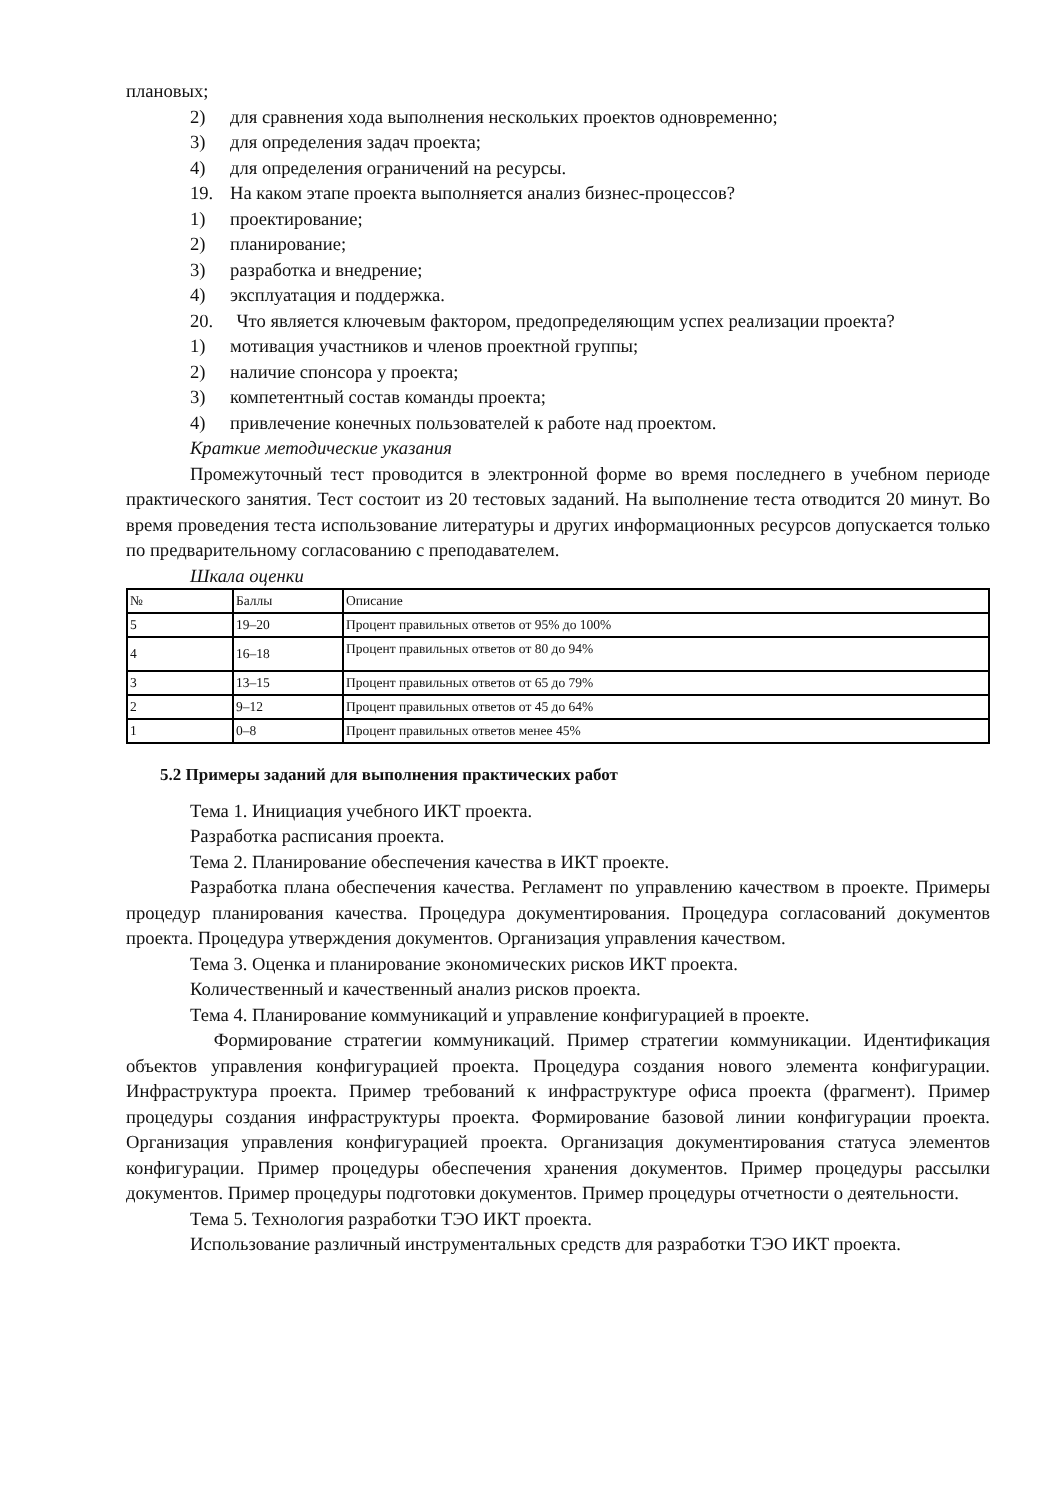плановых;
2) для сравнения хода выполнения нескольких проектов одновременно;
3) для определения задач проекта;
4) для определения ограничений на ресурсы.
19. На каком этапе проекта выполняется анализ бизнес-процессов?
1) проектирование;
2) планирование;
3) разработка и внедрение;
4) эксплуатация и поддержка.
20. Что является ключевым фактором, предопределяющим успех реализации проекта?
1) мотивация участников и членов проектной группы;
2) наличие спонсора у проекта;
3) компетентный состав команды проекта;
4) привлечение конечных пользователей к работе над проектом.
Краткие методические указания
Промежуточный тест проводится в электронной форме во время последнего в учебном периоде практического занятия. Тест состоит из 20 тестовых заданий. На выполнение теста отводится 20 минут. Во время проведения теста использование литературы и других информационных ресурсов допускается только по предварительному согласованию с преподавателем.
Шкала оценки
| № | Баллы | Описание |
| 5 | 19–20 | Процент правильных ответов от 95% до 100% |
| 4 | 16–18 | Процент правильных ответов от 80 до 94% |
| 3 | 13–15 | Процент правильных ответов от 65 до 79% |
| 2 | 9–12 | Процент правильных ответов от 45 до 64% |
| 1 | 0–8 | Процент правильных ответов менее 45% |
5.2 Примеры заданий для выполнения практических работ
Тема 1. Инициация учебного ИКТ проекта.
Разработка расписания проекта.
Тема 2. Планирование обеспечения качества в ИКТ проекте.
Разработка плана обеспечения качества. Регламент по управлению качеством в проекте. Примеры процедур планирования качества. Процедура документирования. Процедура согласований документов проекта. Процедура утверждения документов. Организация управления качеством.
Тема 3. Оценка и планирование экономических рисков ИКТ проекта.
Количественный и качественный анализ рисков проекта.
Тема 4. Планирование коммуникаций и управление конфигурацией в проекте.
Формирование стратегии коммуникаций. Пример стратегии коммуникации. Идентификация объектов управления конфигурацией проекта. Процедура создания нового элемента конфигурации. Инфраструктура проекта. Пример требований к инфраструктуре офиса проекта (фрагмент). Пример процедуры создания инфраструктуры проекта. Формирование базовой линии конфигурации проекта. Организация управления конфигурацией проекта. Организация документирования статуса элементов конфигурации. Пример процедуры обеспечения хранения документов. Пример процедуры рассылки документов. Пример процедуры подготовки документов. Пример процедуры отчетности о деятельности.
Тема 5. Технология разработки ТЭО ИКТ проекта.
Использование различный инструментальных средств для разработки ТЭО ИКТ проекта.